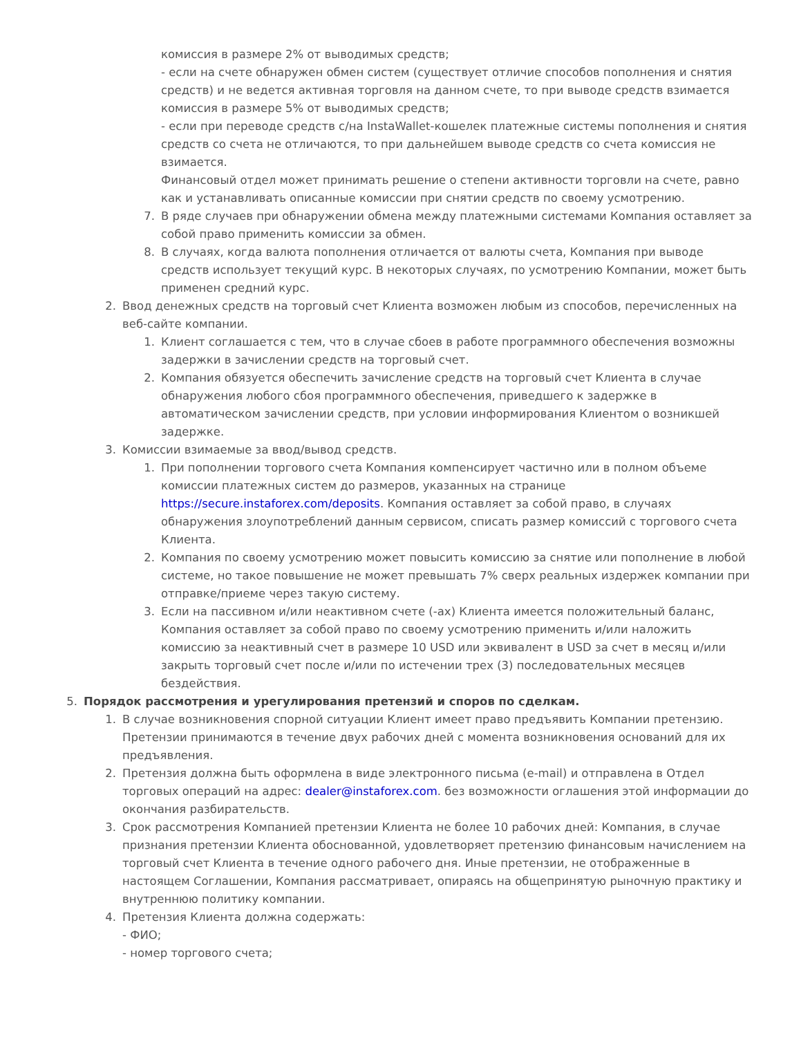комиссия в размере 2% от выводимых средств;
- если на счете обнаружен обмен систем (существует отличие способов пополнения и снятия средств) и не ведется активная торговля на данном счете, то при выводе средств взимается комиссия в размере 5% от выводимых средств;
- если при переводе средств с/на InstaWallet-кошелек платежные системы пополнения и снятия средств со счета не отличаются, то при дальнейшем выводе средств со счета комиссия не взимается.
Финансовый отдел может принимать решение о степени активности торговли на счете, равно как и устанавливать описанные комиссии при снятии средств по своему усмотрению.
7. В ряде случаев при обнаружении обмена между платежными системами Компания оставляет за собой право применить комиссии за обмен.
8. В случаях, когда валюта пополнения отличается от валюты счета, Компания при выводе средств использует текущий курс. В некоторых случаях, по усмотрению Компании, может быть применен средний курс.
2. Ввод денежных средств на торговый счет Клиента возможен любым из способов, перечисленных на веб-сайте компании.
1. Клиент соглашается с тем, что в случае сбоев в работе программного обеспечения возможны задержки в зачислении средств на торговый счет.
2. Компания обязуется обеспечить зачисление средств на торговый счет Клиента в случае обнаружения любого сбоя программного обеспечения, приведшего к задержке в автоматическом зачислении средств, при условии информирования Клиентом о возникшей задержке.
3. Комиссии взимаемые за ввод/вывод средств.
1. При пополнении торгового счета Компания компенсирует частично или в полном объеме комиссии платежных систем до размеров, указанных на странице https://secure.instaforex.com/deposits. Компания оставляет за собой право, в случаях обнаружения злоупотреблений данным сервисом, списать размер комиссий с торгового счета Клиента.
2. Компания по своему усмотрению может повысить комиссию за снятие или пополнение в любой системе, но такое повышение не может превышать 7% сверх реальных издержек компании при отправке/приеме через такую систему.
3. Если на пассивном и/или неактивном счете (-ах) Клиента имеется положительный баланс, Компания оставляет за собой право по своему усмотрению применить и/или наложить комиссию за неактивный счет в размере 10 USD или эквивалент в USD за счет в месяц и/или закрыть торговый счет после и/или по истечении трех (3) последовательных месяцев бездействия.
5. Порядок рассмотрения и урегулирования претензий и споров по сделкам.
1. В случае возникновения спорной ситуации Клиент имеет право предъявить Компании претензию. Претензии принимаются в течение двух рабочих дней с момента возникновения оснований для их предъявления.
2. Претензия должна быть оформлена в виде электронного письма (e-mail) и отправлена в Отдел торговых операций на адрес: dealer@instaforex.com. без возможности оглашения этой информации до окончания разбирательств.
3. Срок рассмотрения Компанией претензии Клиента не более 10 рабочих дней: Компания, в случае признания претензии Клиента обоснованной, удовлетворяет претензию финансовым начислением на торговый счет Клиента в течение одного рабочего дня. Иные претензии, не отображенные в настоящем Соглашении, Компания рассматривает, опираясь на общепринятую рыночную практику и внутреннюю политику компании.
4. Претензия Клиента должна содержать:
- ФИО;
- номер торгового счета;